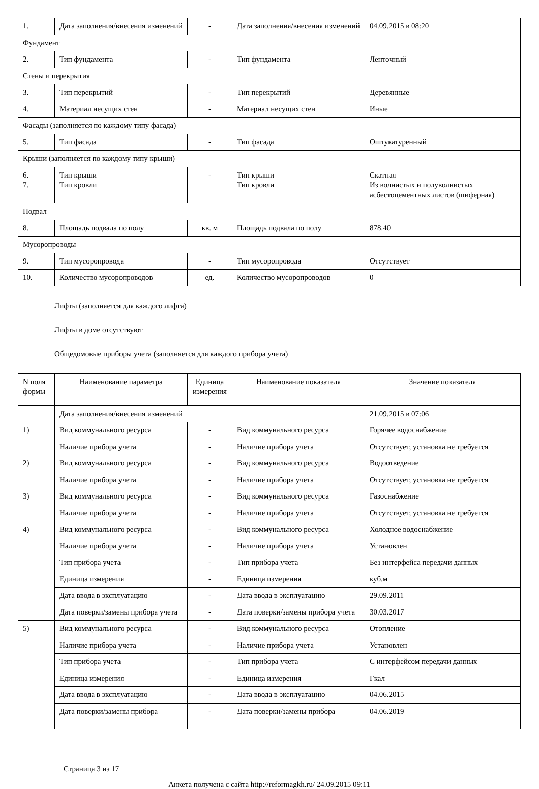| 1. | Дата заполнения/внесения изменений | - | Дата заполнения/внесения изменений | 04.09.2015 в 08:20 |
| Фундамент | | | | |
| 2. | Тип фундамента | - | Тип фундамента | Ленточный |
| Стены и перекрытия | | | | |
| 3. | Тип перекрытий | - | Тип перекрытий | Деревянные |
| 4. | Материал несущих стен | - | Материал несущих стен | Иные |
| Фасады (заполняется по каждому типу фасада) | | | | |
| 5. | Тип фасада | - | Тип фасада | Оштукатуренный |
| Крыши (заполняется по каждому типу крыши) | | | | |
| 6. 7. | Тип крыши Тип кровли | - | Тип крыши Тип кровли | Скатная Из волнистых и полуволнистых асбестоцементных листов (шиферная) |
| Подвал | | | | |
| 8. | Площадь подвала по полу | кв. м | Площадь подвала по полу | 878.40 |
| Мусоропроводы | | | | |
| 9. | Тип мусоропровода | - | Тип мусоропровода | Отсутствует |
| 10. | Количество мусоропроводов | ед. | Количество мусоропроводов | 0 |
Лифты (заполняется для каждого лифта)
Лифты в доме отсутствуют
Общедомовые приборы учета (заполняется для каждого прибора учета)
| N поля формы | Наименование параметра | Единица измерения | Наименование показателя | Значение показателя |
| --- | --- | --- | --- | --- |
| | Дата заполнения/внесения изменений | | | 21.09.2015 в 07:06 |
| 1) | Вид коммунального ресурса | - | Вид коммунального ресурса | Горячее водоснабжение |
| | Наличие прибора учета | - | Наличие прибора учета | Отсутствует, установка не требуется |
| 2) | Вид коммунального ресурса | - | Вид коммунального ресурса | Водоотведение |
| | Наличие прибора учета | - | Наличие прибора учета | Отсутствует, установка не требуется |
| 3) | Вид коммунального ресурса | - | Вид коммунального ресурса | Газоснабжение |
| | Наличие прибора учета | - | Наличие прибора учета | Отсутствует, установка не требуется |
| 4) | Вид коммунального ресурса | - | Вид коммунального ресурса | Холодное водоснабжение |
| | Наличие прибора учета | - | Наличие прибора учета | Установлен |
| | Тип прибора учета | - | Тип прибора учета | Без интерфейса передачи данных |
| | Единица измерения | - | Единица измерения | куб.м |
| | Дата ввода в эксплуатацию | - | Дата ввода в эксплуатацию | 29.09.2011 |
| | Дата поверки/замены прибора учета | - | Дата поверки/замены прибора учета | 30.03.2017 |
| 5) | Вид коммунального ресурса | - | Вид коммунального ресурса | Отопление |
| | Наличие прибора учета | - | Наличие прибора учета | Установлен |
| | Тип прибора учета | - | Тип прибора учета | С интерфейсом передачи данных |
| | Единица измерения | - | Единица измерения | Гкал |
| | Дата ввода в эксплуатацию | - | Дата ввода в эксплуатацию | 04.06.2015 |
| | Дата поверки/замены прибора | - | Дата поверки/замены прибора | 04.06.2019 |
Страница 3 из 17
Анкета получена с сайта http://reformagkh.ru/ 24.09.2015 09:11